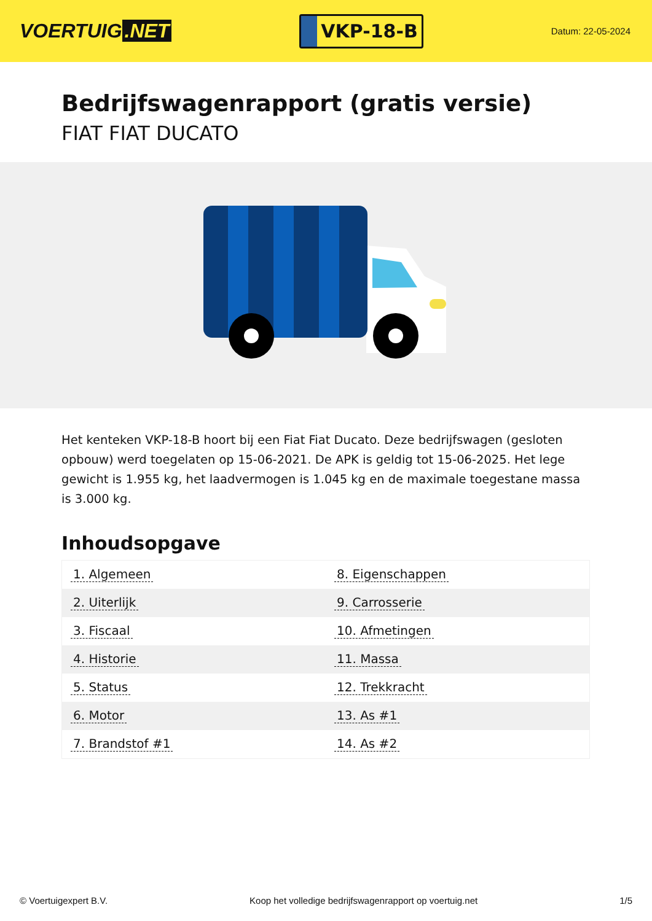VOERTUIG.NET
VKP-18-B
Datum: 22-05-2024
Bedrijfswagenrapport (gratis versie)
FIAT FIAT DUCATO
Het kenteken VKP-18-B hoort bij een Fiat Fiat Ducato. Deze bedrijfswagen (gesloten opbouw) werd toegelaten op 15-06-2021. De APK is geldig tot 15-06-2025. Het lege gewicht is 1.955 kg, het laadvermogen is 1.045 kg en de maximale toegestane massa is 3.000 kg.
Inhoudsopgave
| 1. Algemeen | 8. Eigenschappen |
| 2. Uiterlijk | 9. Carrosserie |
| 3. Fiscaal | 10. Afmetingen |
| 4. Historie | 11. Massa |
| 5. Status | 12. Trekkracht |
| 6. Motor | 13. As #1 |
| 7. Brandstof #1 | 14. As #2 |
© Voertuigexpert B.V. Koop het volledige bedrijfswagenrapport op voertuig.net 1/5